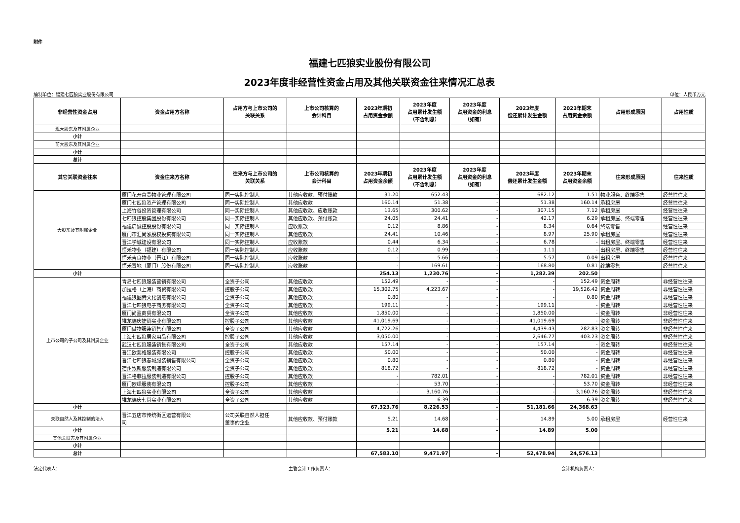附件
福建七匹狼实业股份有限公司
2023年度非经营性资金占用及其他关联资金往来情况汇总表
编制单位：福建七匹狼实业股份有限公司 单位：人民币万元
| 非经营性资金占用 | 资金占用方名称 | 占用方与上市公司的 关联关系 | 上市公司核算的 会计科目 | 2023年期初 占用资金余额 | 2023年度 占用累计发生额 （不含利息） | 2023年度 占用资金的利息 （如有） | 2023年度 偿还累计发生金额 | 2023年期末 占用资金余额 | 占用形成原因 | 占用性质 |
| --- | --- | --- | --- | --- | --- | --- | --- | --- | --- | --- |
| 现大股东及其附属企业 | | | | | | | | | | |
| 小计 | | | | | | | | | | |
| 前大股东及其附属企业 | | | | | | | | | | |
| 小计 | | | | | | | | | | |
| 总计 | | | | | | | | | | |
| 其它关联资金往来 | 资金往来方名称 | 往来方与上市公司的 关联关系 | 上市公司核算的 会计科目 | 2023年期初 占用资金余额 | 2023年度 占用累计发生额 （不含利息） | 2023年度 占用资金的利息 （如有） | 2023年度 偿还累计发生金额 | 2023年期末 占用资金余额 | 往来形成原因 | 往来性质 |
| 大股东及其附属企业 | 厦门花开富贵物业管理有限公司 | 同一实际控制人 | 其他应收款、预付账款 | 31.20 | 652.43 | - | 682.12 | 1.51 | 物业服务、终端零售 | 经营性往来 |
| | 厦门七匹狼资产管理有限公司 | 同一实际控制人 | 其他应收款 | 160.14 | 51.38 | - | 51.38 | 160.14 | 承租房屋 | 经营性往来 |
| | 上海竹谷投资管理有限公司 | 同一实际控制人 | 其他应收款、应收账款 | 13.65 | 300.62 | - | 307.15 | 7.12 | 承租房屋 | 经营性往来 |
| | 七匹狼控股集团股份有限公司 | 同一实际控制人 | 其他应收款、预付账款 | 24.05 | 24.41 | - | 42.17 | 6.29 | 承租房屋、终端零售 | 经营性往来 |
| | 福建启诚控股股份有限公司 | 同一实际控制人 | 应收账款 | 0.12 | 8.86 | - | 8.34 | 0.64 | 终端零售 | 经营性往来 |
| | 厦门市汇尚泓股权投资有限公司 | 同一实际控制人 | 其他应收款 | 24.41 | 10.46 | - | 8.97 | 25.90 | 承租房屋 | 经营性往来 |
| | 晋江学城建设有限公司 | 同一实际控制人 | 应收账款 | 0.44 | 6.34 | - | 6.78 | - | 出租房屋、终端零售 | 经营性往来 |
| | 恒禾物业（福建）有限公司 | 同一实际控制人 | 应收账款 | 0.12 | 0.99 | - | 1.11 | - | 出租房屋、终端零售 | 经营性往来 |
| | 恒禾吉良物业（晋江）有限公司 | 同一实际控制人 | 应收账款 | - | 5.66 | - | 5.57 | 0.09 | 出租房屋 | 经营性往来 |
| | 恒禾置地（厦门）股份有限公司 | 同一实际控制人 | 应收账款 | - | 169.61 | - | 168.80 | 0.81 | 终端零售 | 经营性往来 |
| 小计 | | | | 254.13 | 1,230.76 | - | 1,282.39 | 202.50 | | |
| 上市公司的子公司及其附属企业 | 青岛七匹狼服装营销有限公司 | 全资子公司 | 其他应收款 | 152.49 | - | - | - | 152.49 | 资金周转 | 非经营性往来 |
| | 加拉格（上海）商贸有限公司 | 控股子公司 | 其他应收款 | 15,302.75 | 4,223.67 | - | - | 19,526.42 | 资金周转 | 非经营性往来 |
| | 福建狼图腾文化创意有限公司 | 全资子公司 | 其他应收款 | 0.80 | - | - | - | 0.80 | 资金周转 | 非经营性往来 |
| | 晋江七匹狼电子商务有限公司 | 全资子公司 | 其他应收款 | 199.11 | - | - | 199.11 | - | 资金周转 | 非经营性往来 |
| | 厦门尚盈商贸有限公司 | 全资子公司 | 其他应收款 | 1,850.00 | - | - | 1,850.00 | - | 资金周转 | 非经营性往来 |
| | 堆龙德庆捷销实业有限公司 | 控股子公司 | 其他应收款 | 41,019.69 | - | - | 41,019.69 | - | 资金周转 | 非经营性往来 |
| | 厦门傲物服装销售有限公司 | 全资子公司 | 其他应收款 | 4,722.26 | - | - | 4,439.43 | 282.83 | 资金周转 | 非经营性往来 |
| | 上海七匹狼居家用品有限公司 | 控股子公司 | 其他应收款 | 3,050.00 | - | - | 2,646.77 | 403.23 | 资金周转 | 非经营性往来 |
| | 武汉七匹狼服装销售有限公司 | 全资子公司 | 其他应收款 | 157.14 | - | - | 157.14 | - | 资金周转 | 非经营性往来 |
| | 晋江欧斐格服装有限公司 | 控股子公司 | 其他应收款 | 50.00 | - | - | 50.00 | - | 资金周转 | 非经营性往来 |
| | 晋江七匹狼春城服装销售有限公司 | 全资子公司 | 其他应收款 | 0.80 | - | - | 0.80 | - | 资金周转 | 非经营性往来 |
| | 宿州致新服装制造有限公司 | 全资子公司 | 其他应收款 | 818.72 | - | - | 818.72 | - | 资金周转 | 非经营性往来 |
| | 晋江格菲拉服装制造有限公司 | 控股子公司 | 其他应收款 | - | 782.01 | - | - | 782.01 | 资金周转 | 非经营性往来 |
| | 厦门欧绎服装有限公司 | 控股子公司 | 其他应收款 | - | 53.70 | - | - | 53.70 | 资金周转 | 非经营性往来 |
| | 上海七匹狼实业有限公司 | 全资子公司 | 其他应收款 | - | 3,160.76 | - | - | 3,160.76 | 资金周转 | 非经营性往来 |
| | 堆龙德庆七尚实业有限公司 | 全资子公司 | 其他应收款 | - | 6.39 | - | - | 6.39 | 资金周转 | 非经营性往来 |
| 小计 | | | | 67,323.76 | 8,226.53 | - | 51,181.66 | 24,368.63 | | |
| 关联自然人及其控制的法人 | 晋江五店市传统街区运营有限公 司 | 公司关联自然人担任 董事的企业 | 其他应收款、预付账款 | 5.21 | 14.68 | - | 14.89 | 5.00 | 承租房屋 | 经营性往来 |
| 小计 | | | | 5.21 | 14.68 | - | 14.89 | 5.00 | | |
| 其他关联方及其附属企业 | | | | | | | | | | |
| 小计 | | | | | | | | | | |
| 总计 | | | | 67,583.10 | 9,471.97 | - | 52,478.94 | 24,576.13 | | |
法定代表人： 主管会计工作负责人： 会计机构负责人：